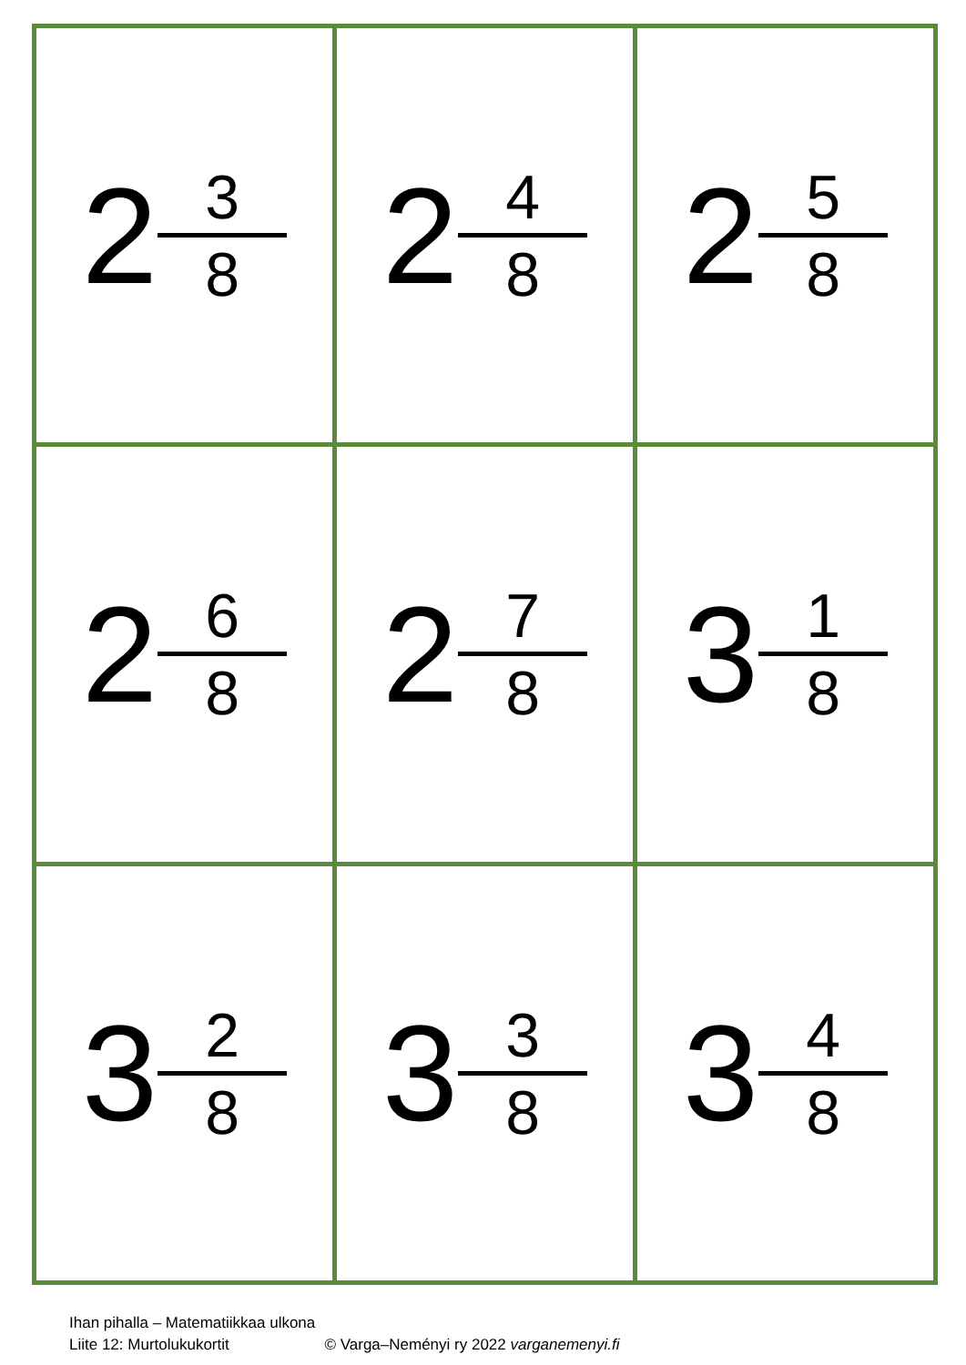| 2 3 8 | 2 4 8 | 2 5 8 |
| 2 6 8 | 2 7 8 | 3 1 8 |
| 3 2 8 | 3 3 8 | 3 4 8 |
Ihan pihalla – Matematiikkaa ulkona
Liite 12: Murtolukukortit © Varga–Neményi ry 2022 varganemenyi.fi